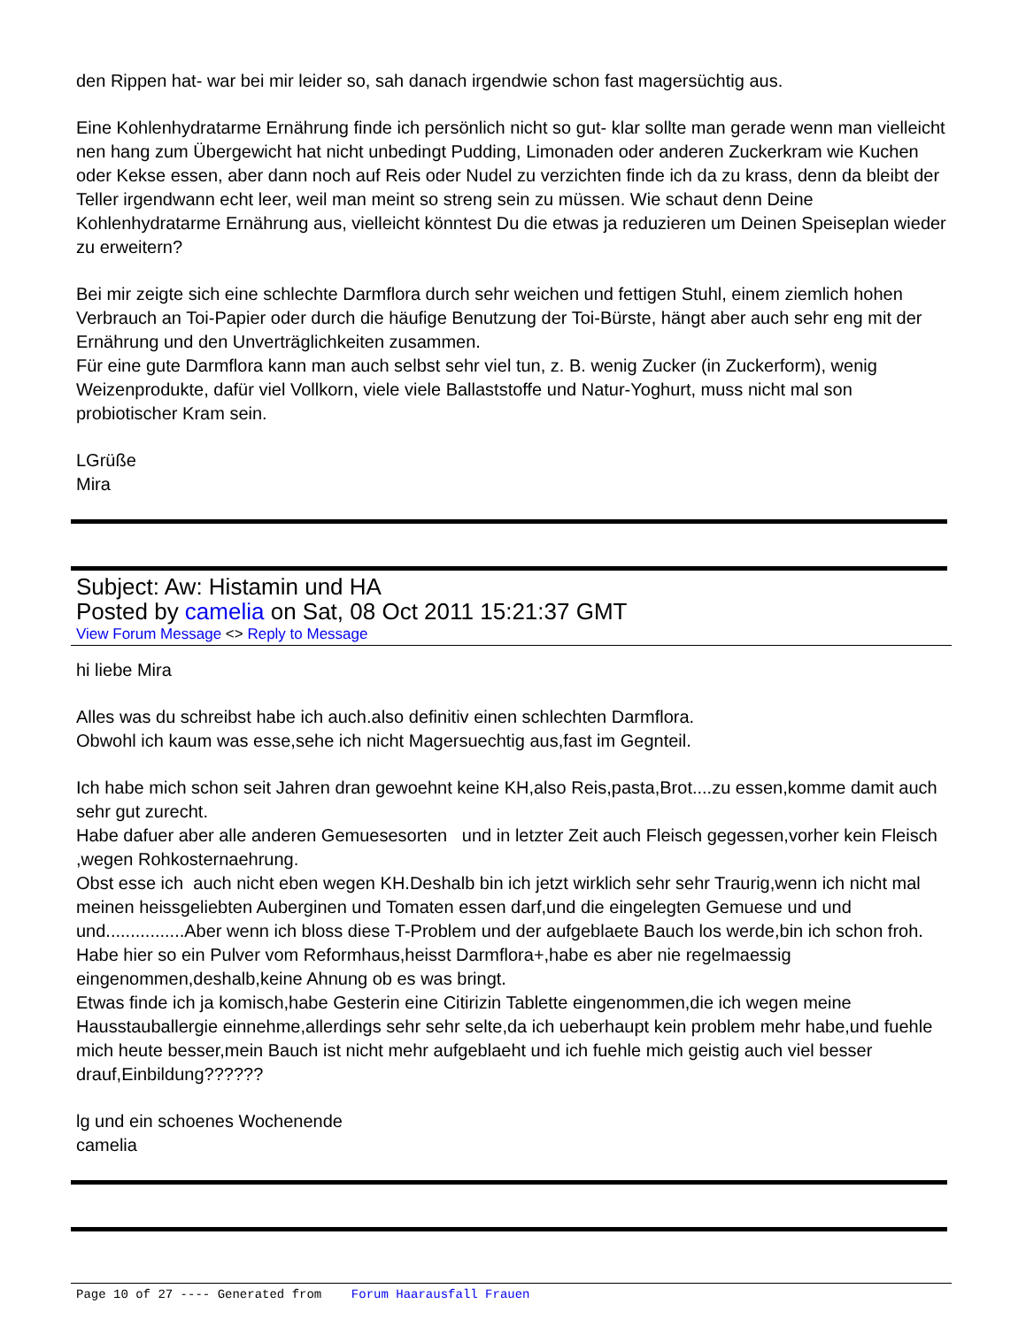den Rippen hat- war bei mir leider so, sah danach irgendwie schon fast magersüchtig aus.
Eine Kohlenhydratarme Ernährung finde ich persönlich nicht so gut- klar sollte man gerade wenn man vielleicht nen hang zum Übergewicht hat nicht unbedingt Pudding, Limonaden oder anderen Zuckerkram wie Kuchen oder Kekse essen, aber dann noch auf Reis oder Nudel zu verzichten finde ich da zu krass, denn da bleibt der Teller irgendwann echt leer, weil man meint so streng sein zu müssen. Wie schaut denn Deine Kohlenhydratarme Ernährung aus, vielleicht könntest Du die etwas ja reduzieren um Deinen Speiseplan wieder zu erweitern?
Bei mir zeigte sich eine schlechte Darmflora durch sehr weichen und fettigen Stuhl, einem ziemlich hohen Verbrauch an Toi-Papier oder durch die häufige Benutzung der Toi-Bürste, hängt aber auch sehr eng mit der Ernährung und den Unverträglichkeiten zusammen.
Für eine gute Darmflora kann man auch selbst sehr viel tun, z. B. wenig Zucker (in Zuckerform), wenig Weizenprodukte, dafür viel Vollkorn, viele viele Ballaststoffe und Natur-Yoghurt, muss nicht mal son probiotischer Kram sein.
LGrüße
Mira
Subject: Aw: Histamin und HA
Posted by camelia on Sat, 08 Oct 2011 15:21:37 GMT
View Forum Message <> Reply to Message
hi liebe Mira
Alles was du schreibst habe ich auch.also definitiv einen schlechten Darmflora.
Obwohl ich kaum was esse,sehe ich nicht Magersuechtig aus,fast im Gegnteil.
Ich habe mich schon seit Jahren dran gewoehnt keine KH,also Reis,pasta,Brot....zu essen,komme damit auch sehr gut zurecht.
Habe dafuer aber alle anderen Gemuesesorten und in letzter Zeit auch Fleisch gegessen,vorher kein Fleisch ,wegen Rohkosternaehrung.
Obst esse ich auch nicht eben wegen KH.Deshalb bin ich jetzt wirklich sehr sehr Traurig,wenn ich nicht mal meinen heissgeliebten Auberginen und Tomaten essen darf,und die eingelegten Gemuese und und und................Aber wenn ich bloss diese T-Problem und der aufgeblaete Bauch los werde,bin ich schon froh.
Habe hier so ein Pulver vom Reformhaus,heisst Darmflora+,habe es aber nie regelmaessig eingenommen,deshalb,keine Ahnung ob es was bringt.
Etwas finde ich ja komisch,habe Gesterin eine Citirizin Tablette eingenommen,die ich wegen meine Hausstauballergie einnehme,allerdings sehr sehr selte,da ich ueberhaupt kein problem mehr habe,und fuehle mich heute besser,mein Bauch ist nicht mehr aufgeblaeht und ich fuehle mich geistig auch viel besser drauf,Einbildung??????
lg und ein schoenes Wochenende
camelia
Page 10 of 27 ---- Generated from Forum Haarausfall Frauen